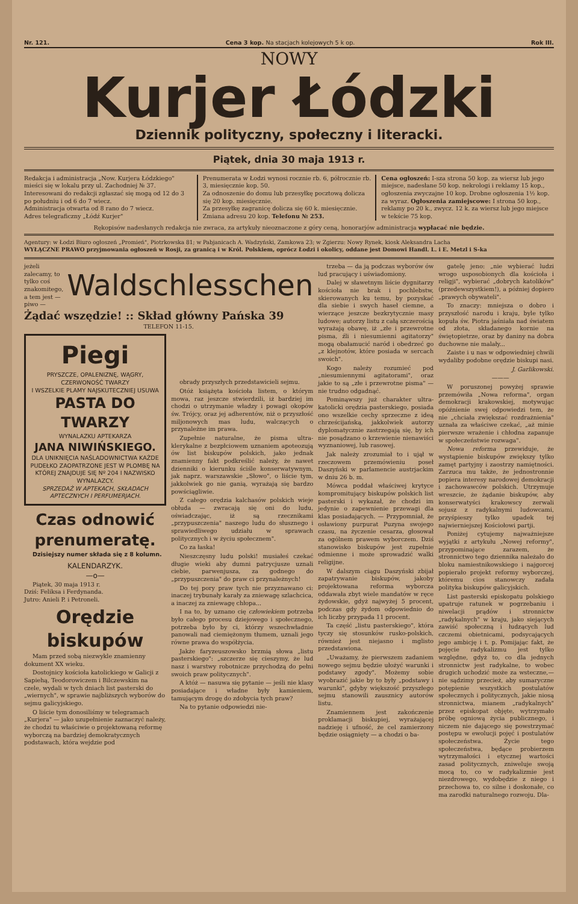Nr. 121. Cena 3 kop. Na stacjach kolejowych 5 k op. Rok III.
NOWY
Kurjer Łódzki
Dziennik polityczny, społeczny i literacki.
Piątek, dnia 30 maja 1913 r.
Redakcja i administracja „Now. Kurjera Łódzkiego" mieści się w lokalu przy ul. Zachodniej № 37.
Interesowani do redakcji zgłaszać się mogą od 12 do 3 po południu i od 6 do 7 wiecz.
Administracja otwarta od 8 rano do 7 wiecz.
Adres telegraficzny „Łódź Kurjer"
Prenumerata w Łodzi wynosi rocznie rb. 6, półrocznie rb. 3, miesięcznie kop. 50.
Za odnoszenie do domu lub przesyłkę pocztową dolicza się 20 kop. miesięcznie.
Za przesyłkę zagranicę dolicza się 60 k. miesięcznie.
Zmiana adresu 20 kop. Telefonu № 253.
Cena ogłoszeń: I-sza strona 50 kop. za wiersz lub jego miejsce, nadesłane 50 kop. nekrologi i reklamy 15 kop., ogłoszenia zwyczajne 10 kop. Drobne ogłoszenia 1½ kop. za wyraz. Ogłoszenia zamiejscowe: I strona 50 kop., reklamy po 20 k., zwycz. 12 k. za wiersz lub jego miejsce w tekście 75 kop.
Rękopisów nadesłanych redakcja nie zwraca, za artykuły nieoznaczone z góry ceną, honorarjów administracja wypłacać nie będzie.
Agentury: w Łodzi Biuro ogłoszeń „Promień", Piotrkowska 81; w Pabjanicach A. Wadzyński, Zamkowa 23; w Zgierzu: Nowy Rynek, kiosk Aleksandra Lacha
WYŁĄCZNE PRAWO przyjmowania ogłoszeń w Rosji, za granicą i w Król. Polskiem, oprócz Łodzi i okolicy, oddane jest Domowi Handl. L. i E. Metzl i S-ka
jeżeli zalecamy, to tylko coś znakomitego, a tem jest — piwo — Waldschlesschen
Żądać wszędzie! :: Skład główny Pańska 39
TELEFON 11-15.
Piegi
PRYSZCZE, OPALENIZNĘ, WĄGRY, CZERWONOŚĆ TWARZY
I WSZELKIE PLAMY NAJSKUTECZNIEJ USUWA
PASTA DO TWARZY
WYNALAZKU APTEKARZA
JANA NIWIŃSKIEGO.
DLA UNIKNIĘCIA NAŚLADOWNICTWA KAŻDE PUDEŁKO ZAOPATRZONE JEST W PLOMBĘ NA KTÓREJ ZNAJDUJE SIĘ Nº 204 I NAZWISKO WYNALAZCY.
SPRZEDAŻ W APTEKACH, SKŁADACH APTECZNYCH I PERFUMERJACH.
Czas odnowić prenumeratę.
Dzisiejszy numer składa się z 8 kolumn.
KALENDARZYK.
—o—
Piątek, 30 maja 1913 r.
Dziś: Feliksa i Ferdynanda.
Jutro: Anieli P. i Petroneli.
Orędzie biskupów
Mam przed sobą niezwykle znamienny dokument XX wieku.
Dostojnicy kościoła katolickiego w Galicji z Sapiehą, Teodorowiczem i Bilczewskim na czele, wydali w tych dniach list pasterski do „wiernych", w sprawie najbliższych wyborów do sejmu galicyjskiego.
O liście tym donosiliśmy w telegramach „Kurjera" — jako uzupełnienie zaznaczyć należy, że chodzi tu właściwie o projektowaną reformę wyborczą na bardziej demokratycznych podstawach, która wejdzie pod
obrady przyszłych przedstawicieli sejmu.
Otóż książęta kościoła listem, o którym mowa, raz jeszcze stwierdzili, iż bardziej im chodzi o utrzymanie władzy i powagi okopów św. Trójcy, oraz jej adherentów, niż o przyszłość miljonowych mas ludu, walczących o przynależne im prawa.
Zupełnie naturalne, że pisma ultra-klerykalne z bezpłciowem uznaniem apoteozują ów list biskupów polskich, jako jednak znamienny fakt podkreślić należy, że nawet dzienniki o kierunku ściśle konserwatywnym, jak naprz. warszawskie „Słowo", o liście tym, jakkolwiek go nie ganią, wyrażają się bardzo powściągliwie.
Z całego orędzia kalchasów polskich wieje obłuda — zwracają się oni do ludu, oświadczając, iż są rzecznikami „przypuszczenia" naszego ludu do słusznego i sprawiedliwego udziału w sprawach politycznych i w życiu społecznem".
Co za łaska!
Nieszczęsny ludu polski! musiałeś czekać długie wieki aby dumni patrycjusze uznali ciebie, parwenjusza, za godnego do „przypuszczenia" do praw ci przynależnych!
Do tej pory praw tych nie przyznawano ci: inaczej trybunały karały za zniewagę szlachcica, a inaczej za zniewagę chłopa...
I na to, by uznano cię człowiekiem potrzeba było całego procesu dziejowego i społecznego, potrzeba było by ci, którzy wszechwładnie panowali nad ciemiężonym tłumem, uznali jego równe prawa do współżycia.
Jakże faryzeuszowsko brzmią słowa „listu pasterskiego": „szczerze się cieszymy, że lud nasz i warstwy robotnicze przychodzą do pełni swoich praw politycznych".
A któż — nasuwa się pytanie — jeśli nie klasy posiadające i władne były kamieniem, tamującym drogę do zdobycia tych praw?
Na to pytanie odpowiedzi nie-
trzeba — da ją podczas wyborów ów lud pracujący i uświadomiony.
Dalej w sławetnym liście dygnitarzy kościoła nie brak i pochlebstw, skierowanych ku temu, by pozyskać dla siebie i swych haseł ciemne, a wierzące jeszcze bezkrytycznie masy ludowe; autorzy listu z całą szczerością wyrażają obawę, iż „złe i przewrotne pisma, źli i niesumienni agitatorzy" mogą obałamucić naród i obedrzeć go „z klejnotów, które posiada w sercach swoich".
Kogo należy rozumieć pod „niesumiennymi agitatorami", oraz jakie to są „złe i przewrotne pisma" — nie trudno odgadnąć.
Pominąwszy już charakter ultra-katolicki orędzia pasterskiego, posiada ono wszelkie cechy sprzeczne z ideą chrześcijańską, jakkolwiek autorzy dyplomatycznie zastrzegają się, by ich nie posądzano o krzewienie nienawiści wyznaniowej, lub rasowej.
Jak należy zrozumiał to i ujął w rzeczowem przemówieniu poseł Daszyński w parlamencie austrjackim w dniu 26 b. m.
Mówca poddał właściwej krytyce kompromitujący biskupów polskich list pasterski i wykazał, że chodzi im jedynie o zapewnienie przewagi dla klas posiadających. — Przypomniał, że osławiony purpurat Puzyna swojego czasu, na życzenie cesarza, głosował za ogólnem prawem wyborczem. Dziś stanowisko biskupów jest zupełnie odmienne i może sprowadzić walki religijne.
W dalszym ciągu Daszyński zbijał zapatrywanie biskupów, jakoby projektowana reforma wyborcza oddawała zbyt wiele mandatów w ręce żydowskie, gdyż najwyżej 5 procent, podczas gdy żydom odpowiednio do ich liczby przypada 11 procent.
Ta część „listu pasterskiego", która tyczy się stosunków rusko-polskich, również jest niejasno i mglisto przedstawiona.
„Uważamy, że pierwszem zadaniem nowego sejmu będzie ułożyć warunki i podstawy zgody". Możemy sobie wyobrazić jakie by to były „podstawy i warunki", gdyby większość przyszłego sejmu stanowili zausznicy autorów listu.
Znamiennem jest zakończenie proklamacji biskupiej, wyrażającej nadzieję i ufność, że cel zamierzony będzie osiągnięty — a chodzi o ba-
gatelę jeno: „nie wybierać ludzi wrogo usposobionych dla kościoła i religji", wybierać „dobrych katolików" (przedewszystkiem!), a później dopiero „prawych obywateli".
To znaczy: mniejsza o dobro i przyszłość narodu i kraju, byle tylko kopuła św. Piotra jaśniała nad światem od złota, składanego kornie na świętopietrze, oraz by daniny na dobra duchowne nie malały...
Zaiste i u nas w odpowiedniej chwili wydaliby podobne orędzie biskupi nasi.
J. Garlikowski.
———
W poruszonej powyżej sprawie przemówiła „Nowa reforma", organ demokracji krakowskiej, motywując opóźnienie swej odpowiedzi tem, że nie „chciała zwiększać rozdrażnienia" uznała za właściwe czekać, „aż minie pierwsze wrażenie i chłodna zapanuje w społeczeństwie rozwaga".
Nowa reforma przewiduje, że wystąpienie biskupów zwiększy tylko zamęt partyjny i zaostrzy namiętności. Zarzuca mu także, że jednostronnie popiera interesy narodowej demokracji i zachowawców polskich. Utrzymuje wreszcie, że żądanie biskupów, aby konserwatyści krakowscy zerwali sojusz z radykalnymi ludowcami, przyśpieszy tylko upadek tej najwierniejszej Kościołowi partji.
Poniżej cytujemy najważniejsze wyjątki z artykułu „Nowej reformy", przypominające zarazem, że stronnictwo tego dziennika należało do bloku namiestnikowskiego i najgorcej popierało projekt reformy wyborczej, któremu cios stanowczy zadała polityka biskupów galicyjskich.
List pasterski episkopatu polskiego upatruje ratunek w pogrzebaniu i niwelacji prądów i stronnictw „radykalnych" w kraju, jako siejących zawiść społeczną i łudzących lud czczemi obietnicami, podsycających jego ambicję i t. p. Pomijając fakt, że pojęcie radykalizmu jest tylko względne, gdyż to, co dla jednych stronnictw jest radykalne, to wobec drugich uchodzić może za wsteczne,— nie sądzimy przecież, aby sumaryczne potępienie wszystkich postulatów społecznych i politycznych, jakie niosą stronnictwa, mianem „radykalnych" przez episkopat objęte, wytrzymało próbę ogniową życia publicznego, i niczem nie dającego się powstrzymać postępu w ewolucji pojęć i postulatów społeczeństwa. Życie tego społeczeństwa, będące probierzem wytrzymałości i etycznej wartości zasad politycznych, zniweluje swoją mocą to, co w radykalizmie jest niezdrowego, wydobędzie z niego i przechowa to, co silne i doskonałe, co ma zarodki naturalnego rozwoju. Dla-